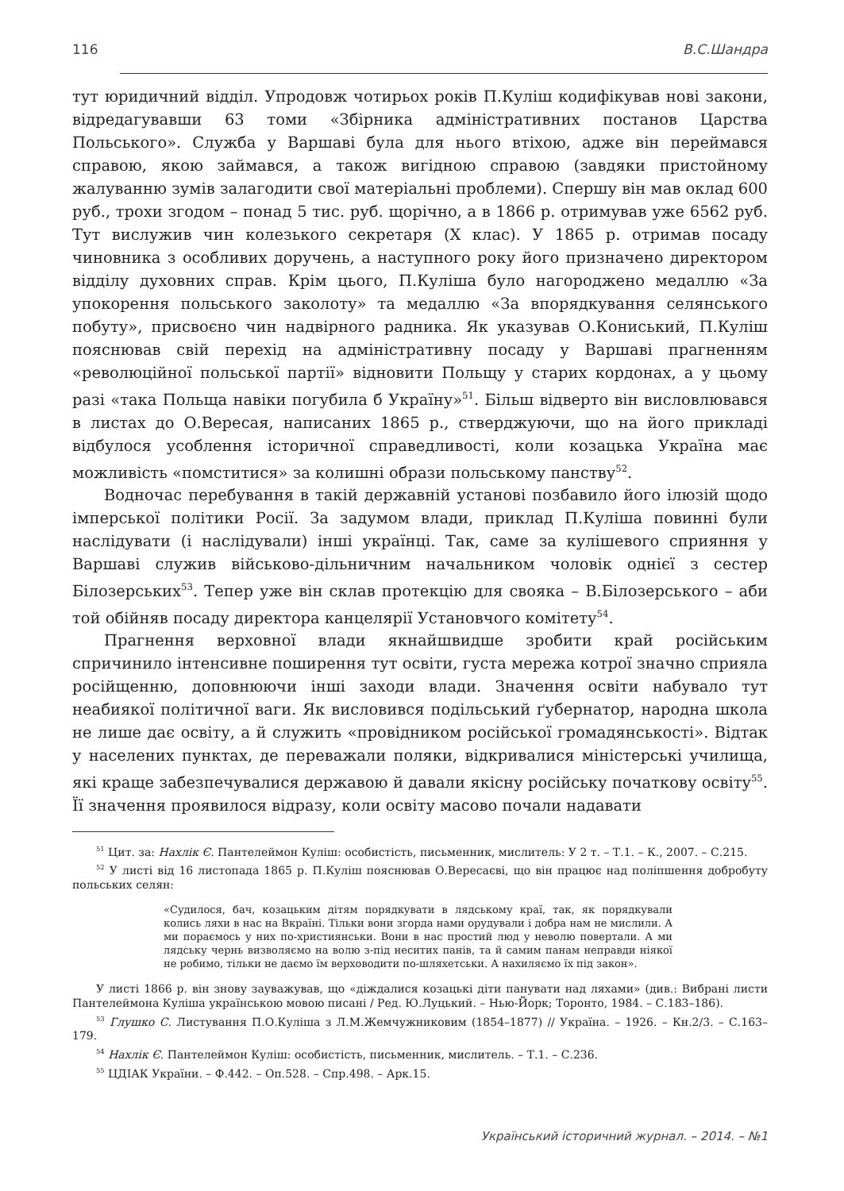116 В.С.Шандра
тут юридичний відділ. Упродовж чотирьох років П.Куліш кодифікував нові закони, відредагувавши 63 томи «Збірника адміністративних постанов Царства Польського». Служба у Варшаві була для нього втіхою, адже він переймався справою, якою займався, а також вигідною справою (завдяки пристойному жалуванню зумів залагодити свої матеріальні проблеми). Спершу він мав оклад 600 руб., трохи згодом – понад 5 тис. руб. щорічно, а в 1866 р. отримував уже 6562 руб. Тут вислужив чин колезького секретаря (Х клас). У 1865 р. отримав посаду чиновника з особливих доручень, а наступного року його призначено директором відділу духовних справ. Крім цього, П.Куліша було нагороджено медаллю «За упокорення польського заколоту» та медаллю «За впорядкування селянського побуту», присвоєно чин надвірного радника. Як указував О.Кониський, П.Куліш пояснював свій перехід на адміністративну посаду у Варшаві прагненням «революційної польської партії» відновити Польщу у старих кордонах, а у цьому разі «така Польща навіки погубила б Україну»<sup>51</sup>. Більш відверто він висловлювався в листах до О.Вересая, написаних 1865 р., стверджуючи, що на його прикладі відбулося усоблення історичної справедливості, коли козацька Україна має можливість «помститися» за колишні образи польському панству<sup>52</sup>.
Водночас перебування в такій державній установі позбавило його ілюзій щодо імперської політики Росії. За задумом влади, приклад П.Куліша повинні були наслідувати (і наслідували) інші українці. Так, саме за кулішевого сприяння у Варшаві служив військово-дільничним начальником чоловік однієї з сестер Білозерських<sup>53</sup>. Тепер уже він склав протекцію для свояка – В.Білозерського – аби той обійняв посаду директора канцелярії Установчого комітету<sup>54</sup>.
Прагнення верховної влади якнайшвидше зробити край російським спричинило інтенсивне поширення тут освіти, густа мережа котрої значно сприяла російщенню, доповнюючи інші заходи влади. Значення освіти набувало тут неабиякої політичної ваги. Як висловився подільський ґубернатор, народна школа не лише дає освіту, а й служить «провідником російської громадянськості». Відтак у населених пунктах, де переважали поляки, відкривалися міністерські училища, які краще забезпечувалися державою й давали якісну російську початкову освіту<sup>55</sup>. Її значення проявилося відразу, коли освіту масово почали надавати
<sup>51</sup> Цит. за: Нахлік Є. Пантелеймон Куліш: особистість, письменник, мислитель: У 2 т. – Т.1. – К., 2007. – С.215.
<sup>52</sup> У листі від 16 листопада 1865 р. П.Куліш пояснював О.Вересаєві, що він працює над поліпшення добробуту польських селян:
«Судилося, бач, козацьким дітям порядкувати в лядському краї, так, як порядкували колись ляхи в нас на Вкраїні. Тільки вони згорда нами орудували і добра нам не мислили. А ми пораємось у них по-християнськи. Вони в нас простий люд у неволю повертали. А ми лядську чернь визволяємо на волю з-під неситих панів, та й самим панам неправди ніякої не робимо, тільки не даємо їм верховодити по-шляхетськи. А нахиляємо їх під закон».
У листі 1866 р. він знову зауважував, що «діждалися козацькі діти панувати над ляхами» (див.: Вибрані листи Пантелеймона Куліша українською мовою писані / Ред. Ю.Луцький. – Нью-Йорк; Торонто, 1984. – С.183–186).
<sup>53</sup> Глушко С. Листування П.О.Куліша з Л.М.Жемчужниковим (1854–1877) // Україна. – 1926. – Кн.2/3. – С.163–179.
<sup>54</sup> Нахлік Є. Пантелеймон Куліш: особистість, письменник, мислитель. – Т.1. – С.236.
<sup>55</sup> ЦДІАК України. – Ф.442. – Оп.528. – Спр.498. – Арк.15.
Український історичний журнал. – 2014. – №1